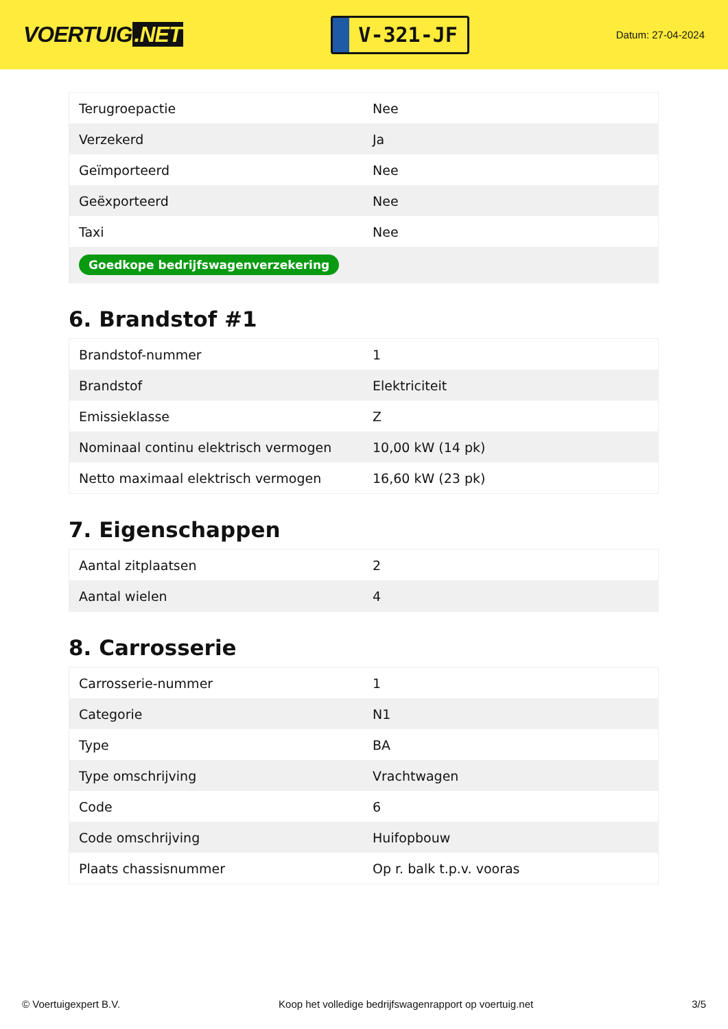VOERTUIG.NET
V-321-JF
Datum: 27-04-2024
| Terugroepactie | Nee |
| Verzekerd | Ja |
| Geïmporteerd | Nee |
| Geëxporteerd | Nee |
| Taxi | Nee |
| Goedkope bedrijfswagenverzekering | |
6. Brandstof #1
| Brandstof-nummer | 1 |
| Brandstof | Elektriciteit |
| Emissieklasse | Z |
| Nominaal continu elektrisch vermogen | 10,00 kW (14 pk) |
| Netto maximaal elektrisch vermogen | 16,60 kW (23 pk) |
7. Eigenschappen
| Aantal zitplaatsen | 2 |
| Aantal wielen | 4 |
8. Carrosserie
| Carrosserie-nummer | 1 |
| Categorie | N1 |
| Type | BA |
| Type omschrijving | Vrachtwagen |
| Code | 6 |
| Code omschrijving | Huifopbouw |
| Plaats chassisnummer | Op r. balk t.p.v. vooras |
© Voertuigexpert B.V. Koop het volledige bedrijfswagenrapport op voertuig.net 3/5